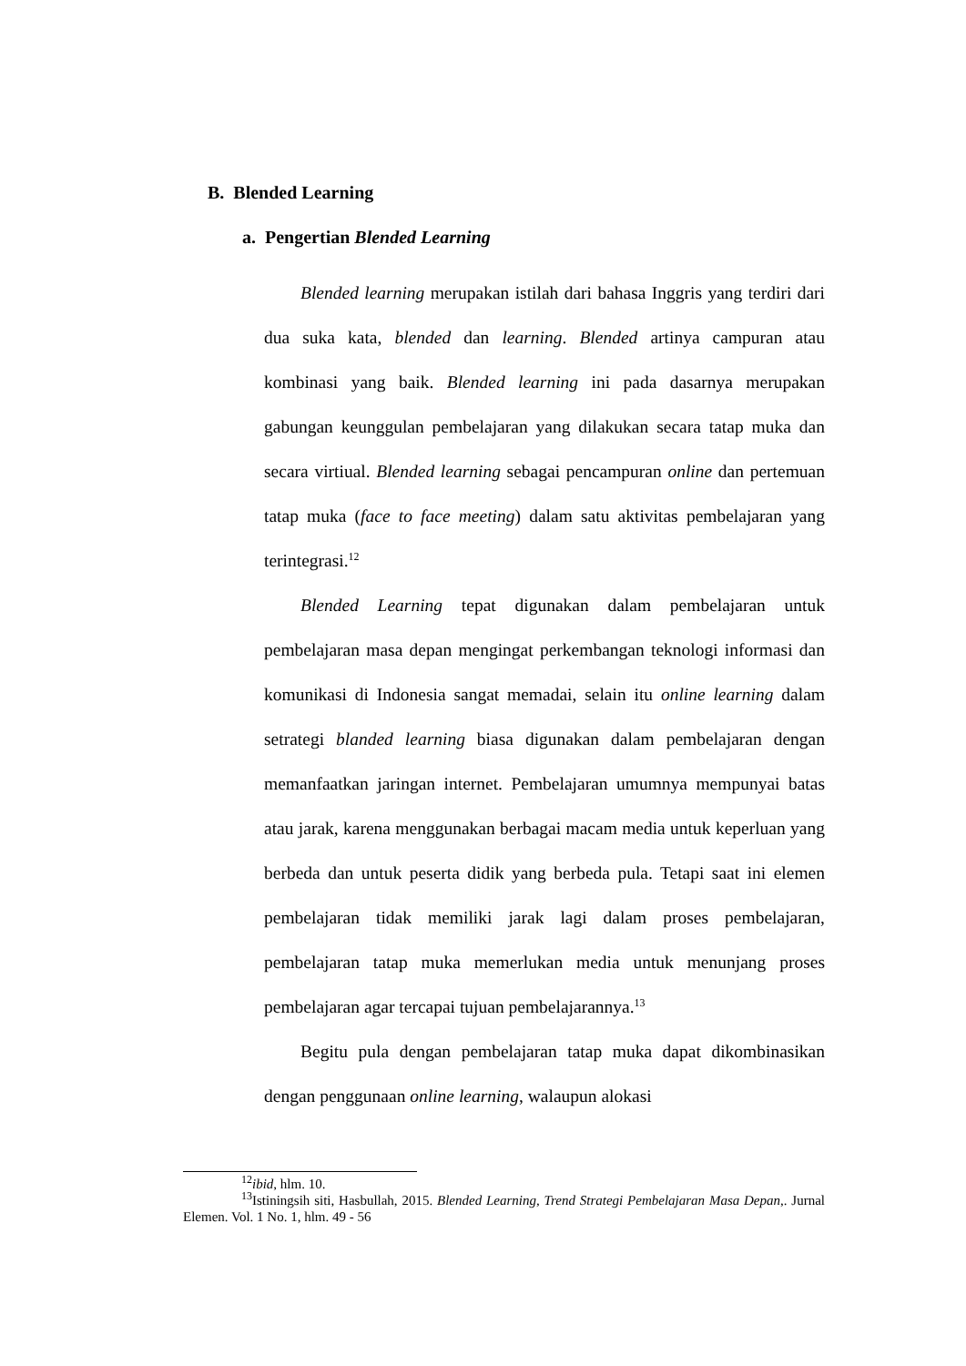B. Blended Learning
a. Pengertian Blended Learning
Blended learning merupakan istilah dari bahasa Inggris yang terdiri dari dua suka kata, blended dan learning. Blended artinya campuran atau kombinasi yang baik. Blended learning ini pada dasarnya merupakan gabungan keunggulan pembelajaran yang dilakukan secara tatap muka dan secara virtiual. Blended learning sebagai pencampuran online dan pertemuan tatap muka (face to face meeting) dalam satu aktivitas pembelajaran yang terintegrasi.<sup>12</sup>
Blended Learning tepat digunakan dalam pembelajaran untuk pembelajaran masa depan mengingat perkembangan teknologi informasi dan komunikasi di Indonesia sangat memadai, selain itu online learning dalam setrategi blanded learning biasa digunakan dalam pembelajaran dengan memanfaatkan jaringan internet. Pembelajaran umumnya mempunyai batas atau jarak, karena menggunakan berbagai macam media untuk keperluan yang berbeda dan untuk peserta didik yang berbeda pula. Tetapi saat ini elemen pembelajaran tidak memiliki jarak lagi dalam proses pembelajaran, pembelajaran tatap muka memerlukan media untuk menunjang proses pembelajaran agar tercapai tujuan pembelajarannya.<sup>13</sup>
Begitu pula dengan pembelajaran tatap muka dapat dikombinasikan dengan penggunaan online learning, walaupun alokasi
<sup>12</sup> ibid, hlm. 10.
<sup>13</sup> Istiningsih siti, Hasbullah, 2015. Blended Learning, Trend Strategi Pembelajaran Masa Depan,. Jurnal Elemen. Vol. 1 No. 1, hlm. 49 - 56